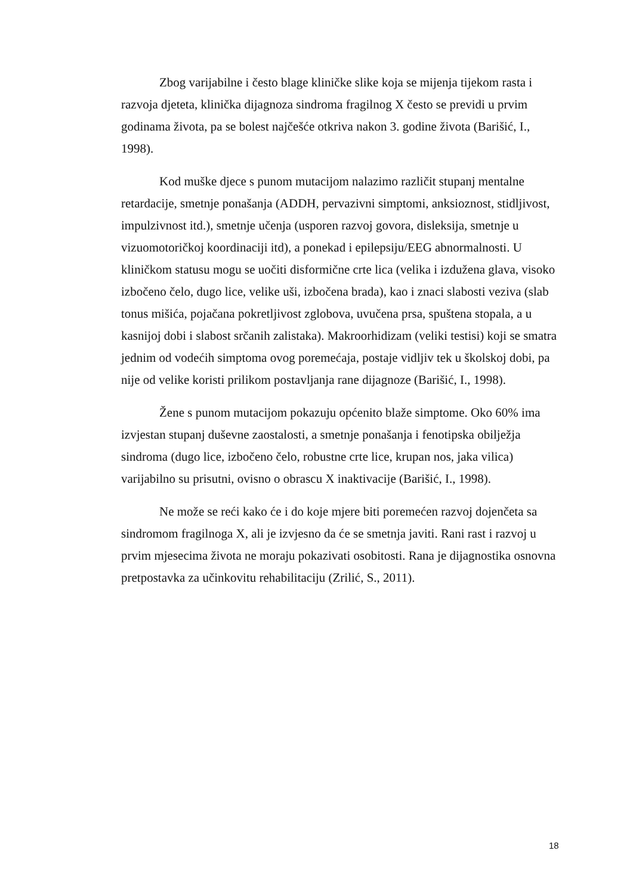Zbog varijabilne i često blage kliničke slike koja se mijenja tijekom rasta i razvoja djeteta, klinička dijagnoza sindroma fragilnog X često se previdi u prvim godinama života, pa se bolest najčešće otkriva nakon 3. godine života (Barišić, I., 1998).
Kod muške djece s punom mutacijom nalazimo različit stupanj mentalne retardacije, smetnje ponašanja (ADDH, pervazivni simptomi, anksioznost, stidljivost, impulzivnost itd.), smetnje učenja (usporen razvoj govora, disleksija, smetnje u vizuomotoričkoj koordinaciji itd), a ponekad i epilepsiju/EEG abnormalnosti. U kliničkom statusu mogu se uočiti disformične crte lica (velika i izdužena glava, visoko izbočeno čelo, dugo lice, velike uši, izbočena brada), kao i znaci slabosti veziva (slab tonus mišića, pojačana pokretljivost zglobova, uvučena prsa, spuštena stopala, a u kasnijoj dobi i slabost srčanih zalistaka). Makroorhidizam (veliki testisi) koji se smatra jednim od vodećih simptoma ovog poremećaja, postaje vidljiv tek u školskoj dobi, pa nije od velike koristi prilikom postavljanja rane dijagnoze (Barišić, I., 1998).
Žene s punom mutacijom pokazuju općenito blaže simptome. Oko 60% ima izvjestan stupanj duševne zaostalosti, a smetnje ponašanja i fenotipska obilježja sindroma (dugo lice, izbočeno čelo, robustne crte lice, krupan nos, jaka vilica) varijabilno su prisutni, ovisno o obrascu X inaktivacije (Barišić, I., 1998).
Ne može se reći kako će i do koje mjere biti poremećen razvoj dojenčeta sa sindromom fragilnoga X, ali je izvjesno da će se smetnja javiti. Rani rast i razvoj u prvim mjesecima života ne moraju pokazivati osobitosti. Rana je dijagnostika osnovna pretpostavka za učinkovitu rehabilitaciju (Zrilić, S., 2011).
18